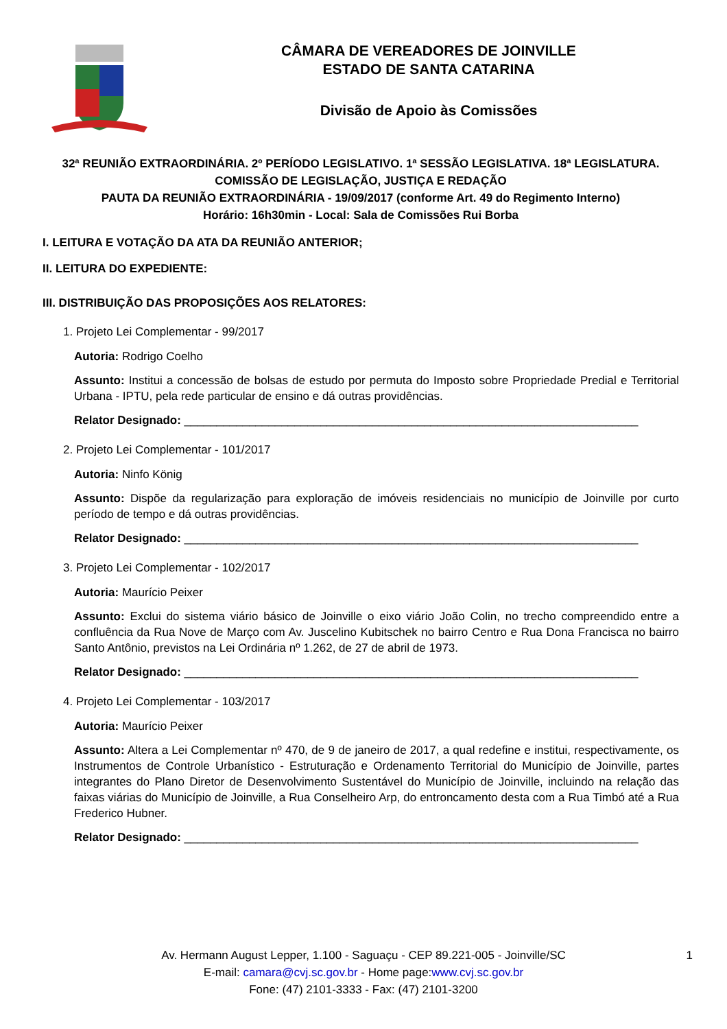CÂMARA DE VEREADORES DE JOINVILLE
ESTADO DE SANTA CATARINA
Divisão de Apoio às Comissões
32ª REUNIÃO EXTRAORDINÁRIA. 2º PERÍODO LEGISLATIVO. 1ª SESSÃO LEGISLATIVA. 18ª LEGISLATURA.
COMISSÃO DE LEGISLAÇÃO, JUSTIÇA E REDAÇÃO
PAUTA DA REUNIÃO EXTRAORDINÁRIA - 19/09/2017 (conforme Art. 49 do Regimento Interno)
Horário: 16h30min - Local: Sala de Comissões Rui Borba
I. LEITURA E VOTAÇÃO DA ATA DA REUNIÃO ANTERIOR;
II. LEITURA DO EXPEDIENTE:
III. DISTRIBUIÇÃO DAS PROPOSIÇÕES AOS RELATORES:
1. Projeto Lei Complementar - 99/2017
Autoria: Rodrigo Coelho
Assunto: Institui a concessão de bolsas de estudo por permuta do Imposto sobre Propriedade Predial e Territorial Urbana - IPTU, pela rede particular de ensino e dá outras providências.
Relator Designado: ______________________________________________________________________
2. Projeto Lei Complementar - 101/2017
Autoria: Ninfo König
Assunto: Dispõe da regularização para exploração de imóveis residenciais no município de Joinville por curto período de tempo e dá outras providências.
Relator Designado: ______________________________________________________________________
3. Projeto Lei Complementar - 102/2017
Autoria: Maurício Peixer
Assunto: Exclui do sistema viário básico de Joinville o eixo viário João Colin, no trecho compreendido entre a confluência da Rua Nove de Março com Av. Juscelino Kubitschek no bairro Centro e Rua Dona Francisca no bairro Santo Antônio, previstos na Lei Ordinária nº 1.262, de 27 de abril de 1973.
Relator Designado: ______________________________________________________________________
4. Projeto Lei Complementar - 103/2017
Autoria: Maurício Peixer
Assunto: Altera a Lei Complementar nº 470, de 9 de janeiro de 2017, a qual redefine e institui, respectivamente, os Instrumentos de Controle Urbanístico - Estruturação e Ordenamento Territorial do Município de Joinville, partes integrantes do Plano Diretor de Desenvolvimento Sustentável do Município de Joinville, incluindo na relação das faixas viárias do Município de Joinville, a Rua Conselheiro Arp, do entroncamento desta com a Rua Timbó até a Rua Frederico Hubner.
Relator Designado: ______________________________________________________________________
Av. Hermann August Lepper, 1.100 - Saguaçu - CEP 89.221-005 - Joinville/SC
E-mail: camara@cvj.sc.gov.br - Home page:www.cvj.sc.gov.br
Fone: (47) 2101-3333 - Fax: (47) 2101-3200
1